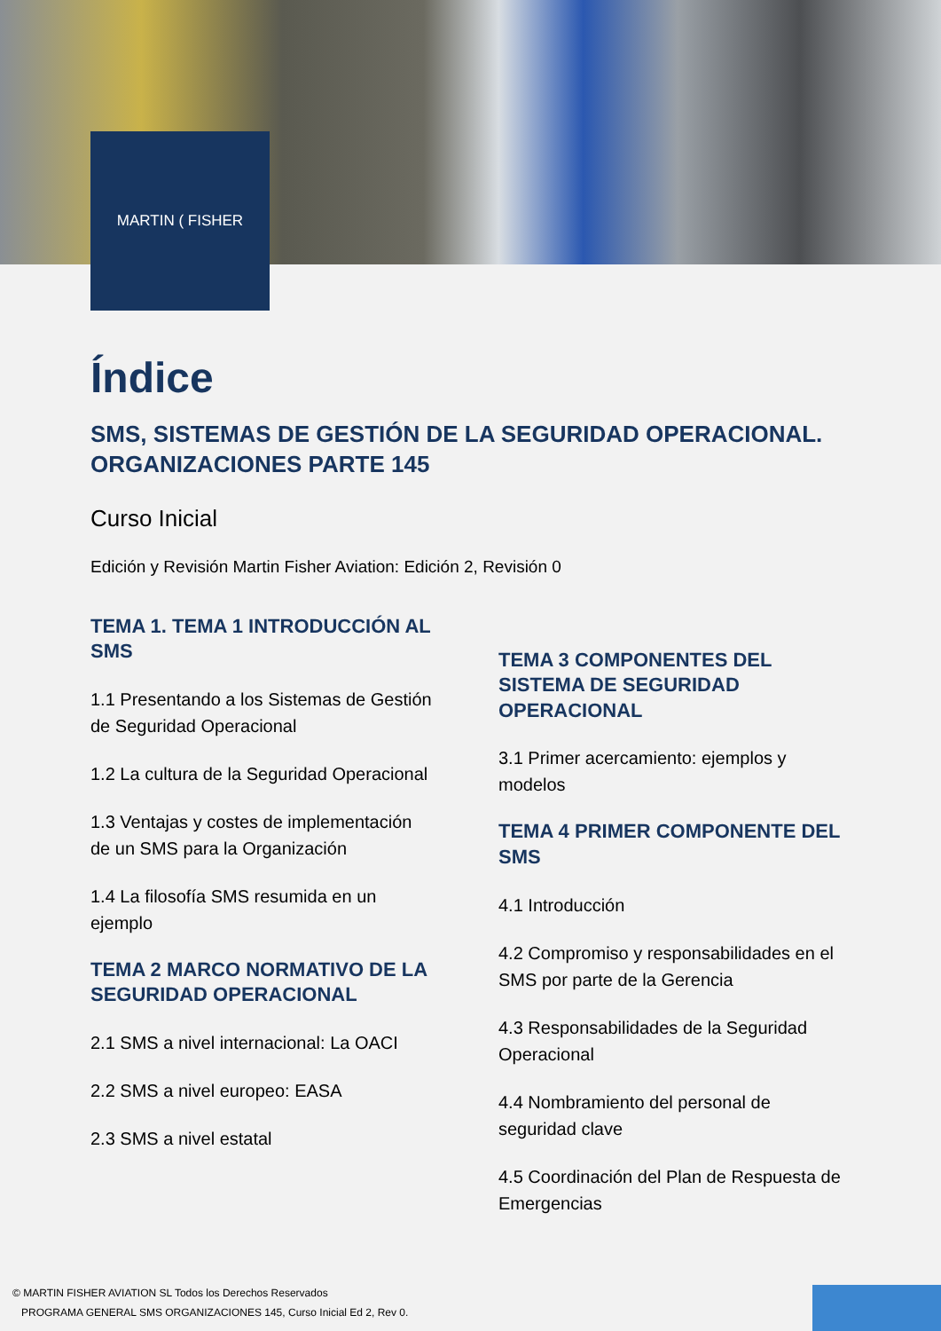MARTIN ( FISHER
Índice
SMS, SISTEMAS DE GESTIÓN DE LA SEGURIDAD OPERACIONAL. ORGANIZACIONES PARTE 145
Curso Inicial
Edición y Revisión Martin Fisher Aviation: Edición 2, Revisión 0
TEMA 1. TEMA 1 INTRODUCCIÓN AL SMS
1.1 Presentando a los Sistemas de Gestión de Seguridad Operacional
1.2 La cultura de la Seguridad Operacional
1.3 Ventajas y costes de implementación de un SMS para la Organización
1.4 La filosofía SMS resumida en un ejemplo
TEMA 2 MARCO NORMATIVO DE LA SEGURIDAD OPERACIONAL
2.1 SMS a nivel internacional: La OACI
2.2 SMS a nivel europeo: EASA
2.3 SMS a nivel estatal
TEMA 3 COMPONENTES DEL SISTEMA DE SEGURIDAD OPERACIONAL
3.1 Primer acercamiento: ejemplos y modelos
TEMA 4 PRIMER COMPONENTE DEL SMS
4.1 Introducción
4.2 Compromiso y responsabilidades en el SMS por parte de la Gerencia
4.3 Responsabilidades de la Seguridad Operacional
4.4 Nombramiento del personal de seguridad clave
4.5 Coordinación del Plan de Respuesta de Emergencias
© MARTIN FISHER AVIATION SL Todos los Derechos Reservados
PROGRAMA GENERAL SMS ORGANIZACIONES 145, Curso Inicial Ed 2, Rev 0.